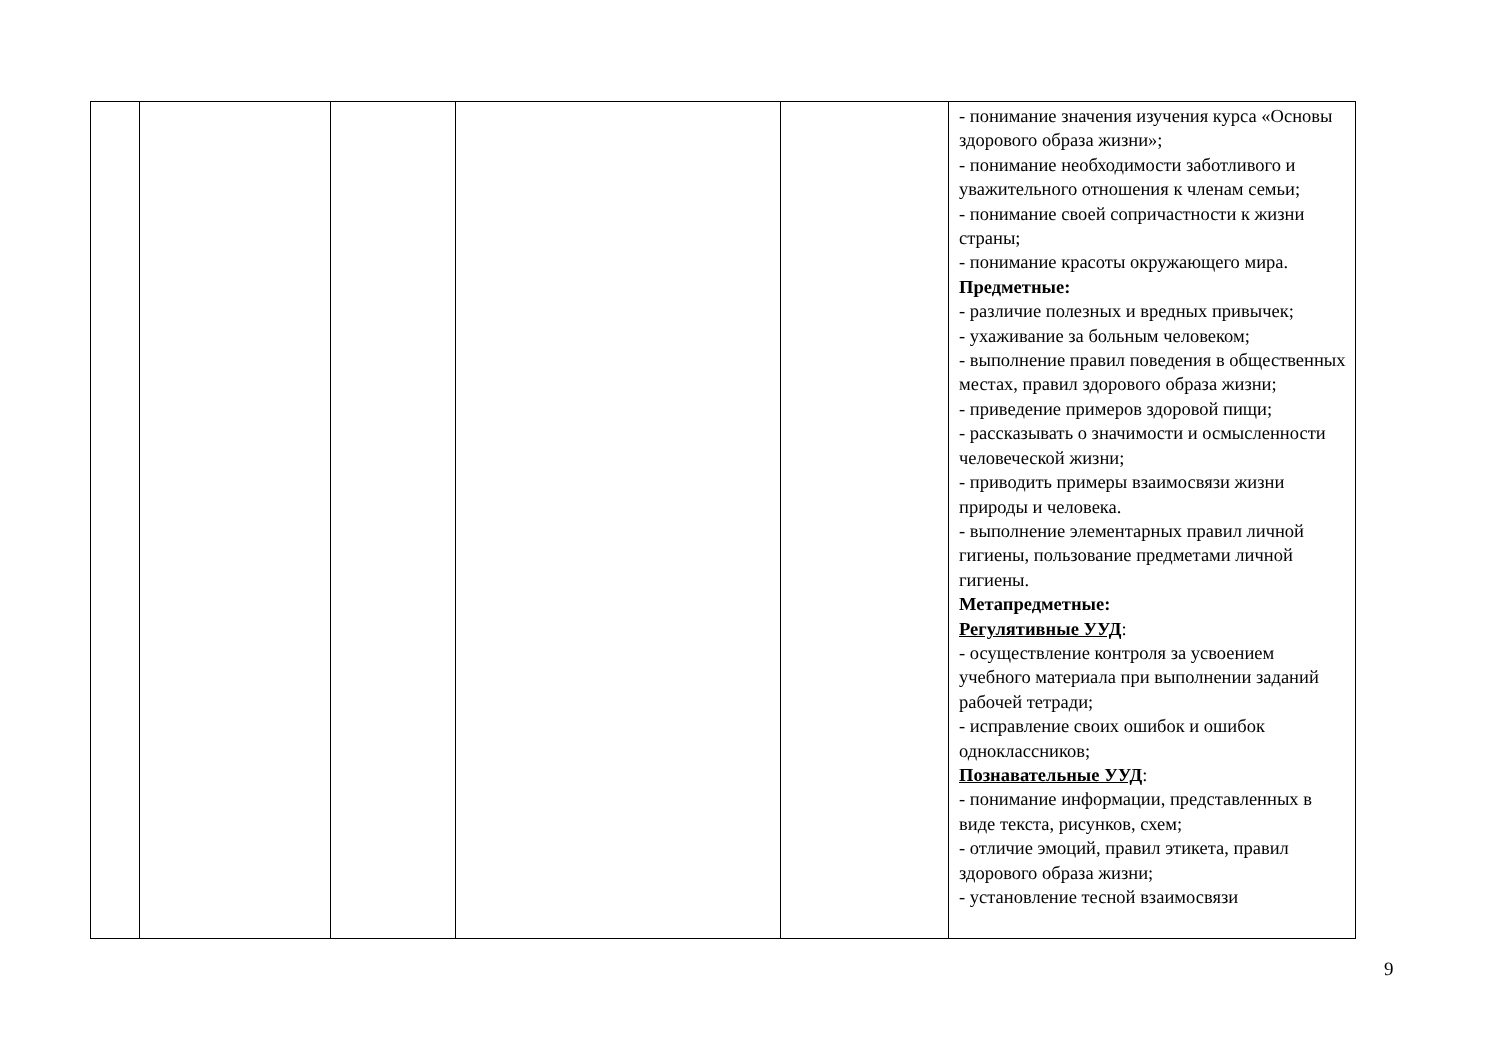| | | | | | - понимание значения изучения курса «Основы здорового образа жизни»; - понимание необходимости заботливого и уважительного отношения к членам семьи; - понимание своей сопричастности к жизни страны; - понимание красоты окружающего мира. Предметные: - различие полезных и вредных привычек; - ухаживание за больным человеком; - выполнение правил поведения в общественных местах, правил здорового образа жизни; - приведение примеров здоровой пищи; - рассказывать о значимости и осмысленности человеческой жизни; - приводить примеры взаимосвязи жизни природы и человека. - выполнение элементарных правил личной гигиены, пользование предметами личной гигиены. Метапредметные: Регулятивные УУД : - осуществление контроля за усвоением учебного материала при выполнении заданий рабочей тетради; - исправление своих ошибок и ошибок одноклассников; Познавательные УУД : - понимание информации, представленных в виде текста, рисунков, схем; - отличие эмоций, правил этикета, правил здорового образа жизни; - установление тесной взаимосвязи |
9